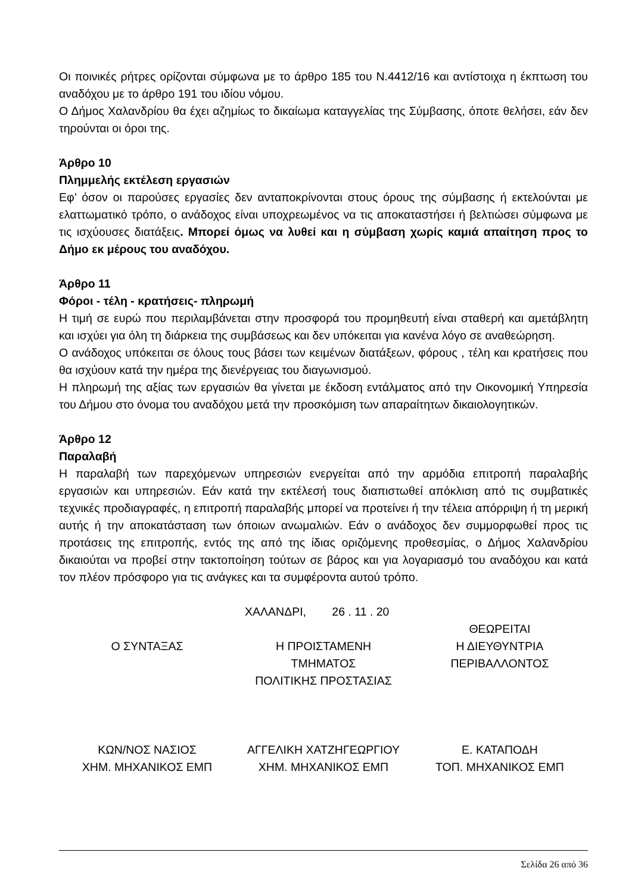Οι ποινικές ρήτρες ορίζονται σύμφωνα με το άρθρο 185 του Ν.4412/16 και αντίστοιχα η έκπτωση του αναδόχου με το άρθρο 191 του ιδίου νόμου.
Ο Δήμος Χαλανδρίου θα έχει αζημίως το δικαίωμα καταγγελίας της Σύμβασης, όποτε θελήσει, εάν δεν τηρούνται οι όροι της.
Άρθρο 10
Πλημμελής εκτέλεση εργασιών
Εφ’ όσον οι παρούσες εργασίες δεν ανταποκρίνονται στους όρους της σύμβασης ή εκτελούνται με ελαττωματικό τρόπο, ο ανάδοχος είναι υποχρεωμένος να τις αποκαταστήσει ή βελτιώσει σύμφωνα με τις ισχύουσες διατάξεις. Μπορεί όμως να λυθεί και η σύμβαση χωρίς καμιά απαίτηση προς το Δήμο εκ μέρους του αναδόχου.
Άρθρο 11
Φόροι - τέλη - κρατήσεις- πληρωμή
Η τιμή σε ευρώ που περιλαμβάνεται στην προσφορά του προμηθευτή είναι σταθερή και αμετάβλητη και ισχύει για όλη τη διάρκεια της συμβάσεως και δεν υπόκειται για κανένα λόγο σε αναθεώρηση.
Ο ανάδοχος υπόκειται σε όλους τους βάσει των κειμένων διατάξεων, φόρους , τέλη και κρατήσεις που θα ισχύουν κατά την ημέρα της διενέργειας του διαγωνισμού.
Η πληρωμή της αξίας των εργασιών θα γίνεται με έκδοση εντάλματος από την Οικονομική Υπηρεσία του Δήμου στο όνομα του αναδόχου μετά την προσκόμιση των απαραίτητων δικαιολογητικών.
Άρθρο 12
Παραλαβή
Η παραλαβή των παρεχόμενων υπηρεσιών ενεργείται από την αρμόδια επιτροπή παραλαβής εργασιών και υπηρεσιών. Εάν κατά την εκτέλεσή τους διαπιστωθεί απόκλιση από τις συμβατικές τεχνικές προδιαγραφές, η επιτροπή παραλαβής μπορεί να προτείνει ή την τέλεια απόρριψη ή τη μερική αυτής ή την αποκατάσταση των όποιων ανωμαλιών. Εάν ο ανάδοχος δεν συμμορφωθεί προς τις προτάσεις της επιτροπής, εντός της από της ίδιας οριζόμενης προθεσμίας, ο Δήμος Χαλανδρίου δικαιούται να προβεί στην τακτοποίηση τούτων σε βάρος και για λογαριασμό του αναδόχου και κατά τον πλέον πρόσφορο για τις ανάγκες και τα συμφέροντα αυτού τρόπο.
ΧΑΛΑΝΔΡΙ, 26 . 11 . 20
Ο ΣΥΝΤΑΞΑΣ
Η ΠΡΟΙΣΤΑΜΕΝΗ
ΤΜΗΜΑΤΟΣ
ΠΟΛΙΤΙΚΗΣ ΠΡΟΣΤΑΣΙΑΣ
ΘΕΩΡΕΙΤΑΙ
Η ΔΙΕΥΘΥΝΤΡΙΑ
ΠΕΡΙΒΑΛΛΟΝΤΟΣ
ΚΩΝ/ΝΟΣ ΝΑΣΙΟΣ
ΧΗΜ. ΜΗΧΑΝΙΚΟΣ ΕΜΠ
ΑΓΓΕΛΙΚΗ ΧΑΤΖΗΓΕΩΡΓΙΟΥ
ΧΗΜ. ΜΗΧΑΝΙΚΟΣ ΕΜΠ
Ε. ΚΑΤΑΠΟΔΗ
ΤΟΠ. ΜΗΧΑΝΙΚΟΣ ΕΜΠ
Σελίδα 26 από 36